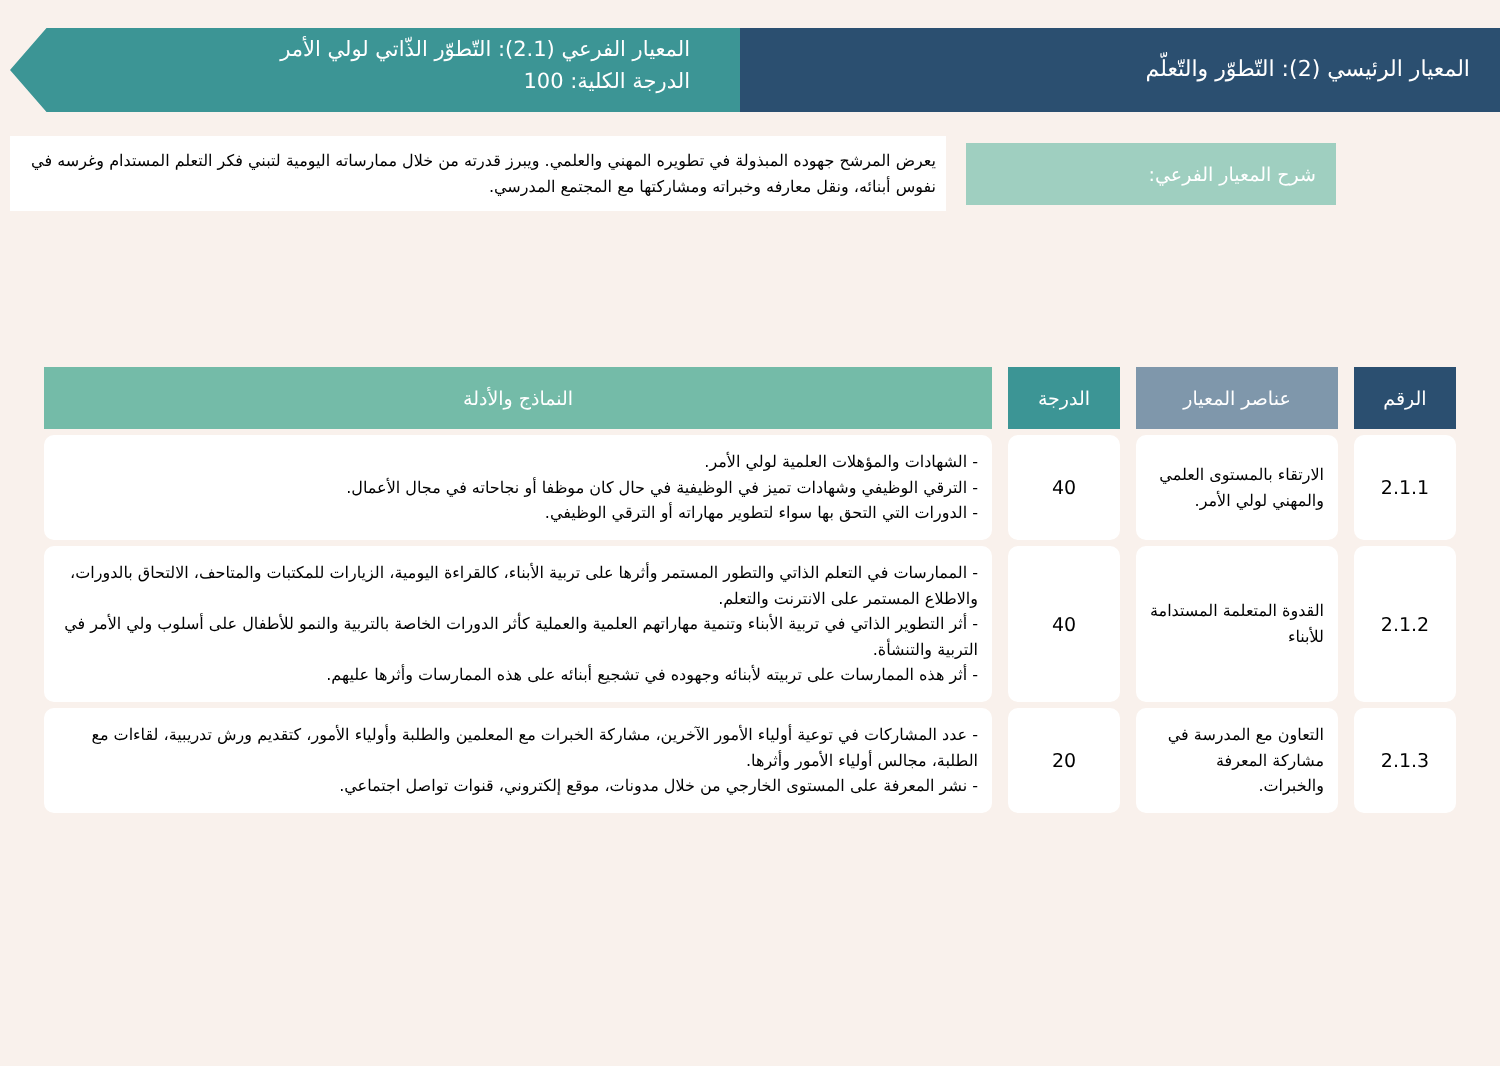المعيار الرئيسي (2): التّطوّر والتّعلّم
المعيار الفرعي (2.1): التّطوّر الذّاتي لولي الأمر
الدرجة الكلية: 100
شرح المعيار الفرعي:
يعرض المرشح جهوده المبذولة في تطويره المهني والعلمي. ويبرز قدرته من خلال ممارساته اليومية لتبني فكر التعلم المستدام وغرسه في نفوس أبنائه، ونقل معارفه وخبراته ومشاركتها مع المجتمع المدرسي.
| الرقم | عناصر المعيار | الدرجة | النماذج والأدلة |
| --- | --- | --- | --- |
| 2.1.1 | الارتقاء بالمستوى العلمي والمهني لولي الأمر. | 40 | - الشهادات والمؤهلات العلمية لولي الأمر. - الترقي الوظيفي وشهادات تميز في الوظيفية في حال كان موظفا أو نجاحاته في مجال الأعمال. - الدورات التي التحق بها سواء لتطوير مهاراته أو الترقي الوظيفي. |
| 2.1.2 | القدوة المتعلمة المستدامة للأبناء | 40 | - الممارسات في التعلم الذاتي والتطور المستمر وأثرها على تربية الأبناء، كالقراءة اليومية، الزيارات للمكتبات والمتاحف، الالتحاق بالدورات، والاطلاع المستمر على الانترنت والتعلم. - أثر التطوير الذاتي في تربية الأبناء وتنمية مهاراتهم العلمية والعملية كأثر الدورات الخاصة بالتربية والنمو للأطفال على أسلوب ولي الأمر في التربية والتنشأة. - أثر هذه الممارسات على تربيته لأبنائه وجهوده في تشجيع أبنائه على هذه الممارسات وأثرها عليهم. |
| 2.1.3 | التعاون مع المدرسة في مشاركة المعرفة والخبرات. | 20 | - عدد المشاركات في توعية أولياء الأمور الآخرين، مشاركة الخبرات مع المعلمين والطلبة وأولياء الأمور، كتقديم ورش تدريبية، لقاءات مع الطلبة، مجالس أولياء الأمور وأثرها. - نشر المعرفة على المستوى الخارجي من خلال مدونات، موقع إلكتروني، قنوات تواصل اجتماعي. |